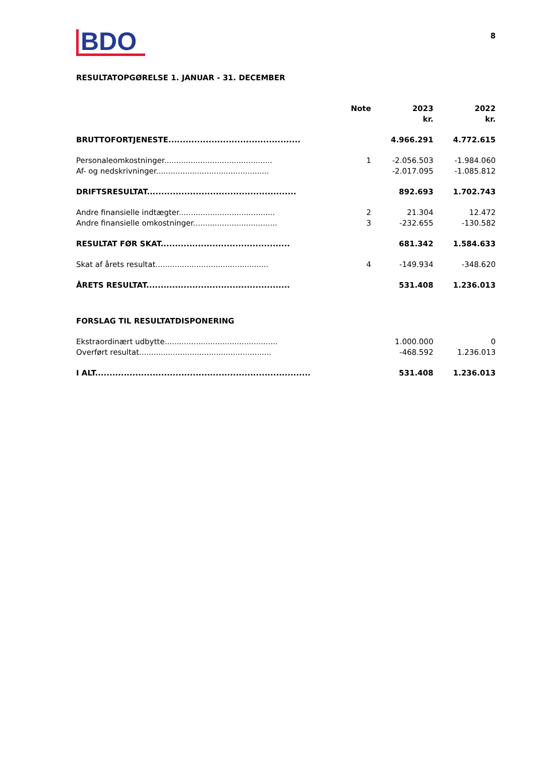BDO
8
RESULTATOPGØRELSE 1. JANUAR - 31. DECEMBER
| | Note | 2023 kr. | 2022 kr. |
| --- | --- | --- | --- |
| BRUTTOFORTJENESTE.............................................. | | 4.966.291 | 4.772.615 |
| Personaleomkostninger............................................. | 1 | -2.056.503 | -1.984.060 |
| Af- og nedskrivninger............................................... | | -2.017.095 | -1.085.812 |
| DRIFTSRESULTAT.................................................... | | 892.693 | 1.702.743 |
| Andre finansielle indtægter........................................ | 2 | 21.304 | 12.472 |
| Andre finansielle omkostninger................................... | 3 | -232.655 | -130.582 |
| RESULTAT FØR SKAT............................................. | | 681.342 | 1.584.633 |
| Skat af årets resultat............................................... | 4 | -149.934 | -348.620 |
| ÅRETS RESULTAT.................................................. | | 531.408 | 1.236.013 |
| FORSLAG TIL RESULTATDISPONERING | | | |
| Ekstraordinært udbytte............................................... | | 1.000.000 | 0 |
| Overført resultat....................................................... | | -468.592 | 1.236.013 |
| I ALT........................................................................... | | 531.408 | 1.236.013 |